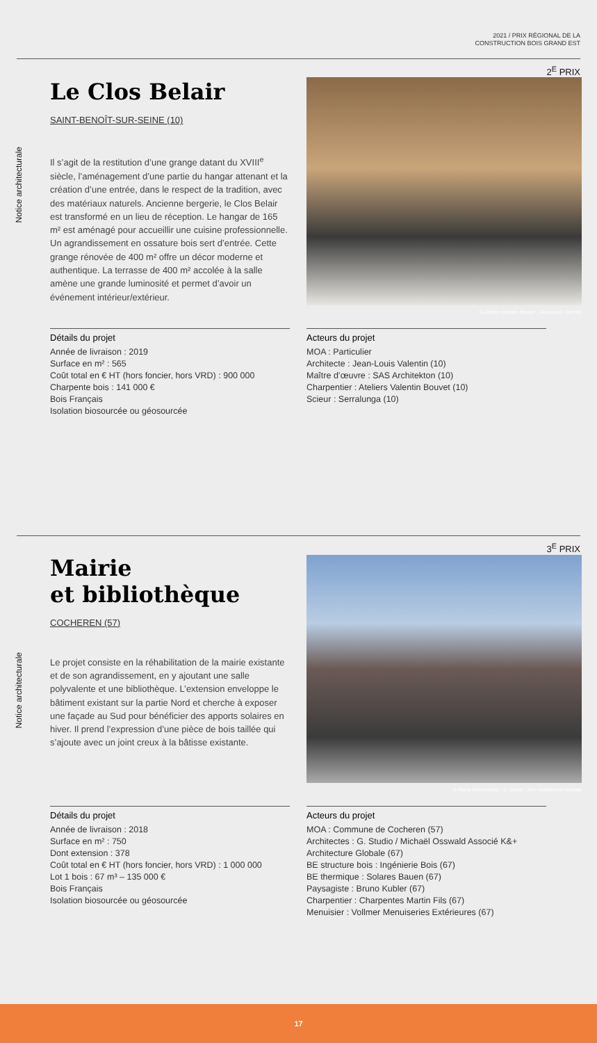2021 / PRIX RÉGIONAL DE LA
CONSTRUCTION BOIS GRAND EST
2<sup>E</sup> PRIX
Notice architecturale
Le Clos Belair
SAINT-BENOÎT-SUR-SEINE (10)
Il s’agit de la restitution d’une grange datant du XVIII<sup>e</sup> siècle, l’aménagement d’une partie du hangar attenant et la création d’une entrée, dans le respect de la tradition, avec des matériaux naturels. Ancienne bergerie, le Clos Belair est transformé en un lieu de réception. Le hangar de 165 m² est aménagé pour accueillir une cuisine professionnelle. Un agrandissement en ossature bois sert d’entrée. Cette grange rénovée de 400 m² offre un décor moderne et authentique. La terrasse de 400 m² accolée à la salle amène une grande luminosité et permet d’avoir un événement intérieur/extérieur.
© Ateliers Valentin Bouvet ; Jean-Louis Valentin
Détails du projet
Année de livraison : 2019
Surface en m² : 565
Coût total en € HT (hors foncier, hors VRD) : 900 000
Charpente bois : 141 000 €
Bois Français
Isolation biosourcée ou géosourcée
Acteurs du projet
MOA : Particulier
Architecte : Jean-Louis Valentin (10)
Maître d’œuvre : SAS Architekton (10)
Charpentier : Ateliers Valentin Bouvet (10)
Scieur : Serralunga (10)
3<sup>E</sup> PRIX
Notice architecturale
Mairie
et bibliothèque
COCHEREN (57)
Le projet consiste en la réhabilitation de la mairie existante et de son agrandissement, en y ajoutant une salle polyvalente et une bibliothèque. L’extension enveloppe le bâtiment existant sur la partie Nord et cherche à exposer une façade au Sud pour bénéficier des apports solaires en hiver. Il prend l’expression d’une pièce de bois taillée qui s’ajoute avec un joint creux à la bâtisse existante.
© Pierre Pommereau ; G. Studio ; K&+ Architecture Globale
Détails du projet
Année de livraison : 2018
Surface en m² : 750
Dont extension : 378
Coût total en € HT (hors foncier, hors VRD) : 1 000 000
Lot 1 bois : 67 m³ – 135 000 €
Bois Français
Isolation biosourcée ou géosourcée
Acteurs du projet
MOA : Commune de Cocheren (57)
Architectes : G. Studio / Michaël Osswald Associé K&+ Architecture Globale (67)
BE structure bois : Ingénierie Bois (67)
BE thermique : Solares Bauen (67)
Paysagiste : Bruno Kubler (67)
Charpentier : Charpentes Martin Fils (67)
Menuisier : Vollmer Menuiseries Extérieures (67)
17